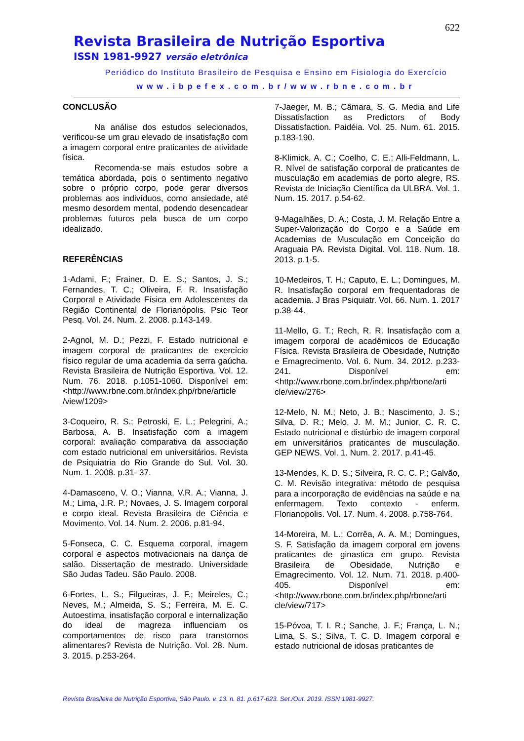622
Revista Brasileira de Nutrição Esportiva
ISSN 1981-9927 versão eletrônica
Periódico do Instituto Brasileiro de Pesquisa e Ensino em Fisiologia do Exercício
www.ibpefex.com.br/www.rbne.com.br
CONCLUSÃO
Na análise dos estudos selecionados, verificou-se um grau elevado de insatisfação com a imagem corporal entre praticantes de atividade física.
Recomenda-se mais estudos sobre a temática abordada, pois o sentimento negativo sobre o próprio corpo, pode gerar diversos problemas aos indivíduos, como ansiedade, até mesmo desordem mental, podendo desencadear problemas futuros pela busca de um corpo idealizado.
REFERÊNCIAS
1-Adami, F.; Frainer, D. E. S.; Santos, J. S.; Fernandes, T. C.; Oliveira, F. R. Insatisfação Corporal e Atividade Física em Adolescentes da Região Continental de Florianópolis. Psic Teor Pesq. Vol. 24. Num. 2. 2008. p.143-149.
2-Agnol, M. D.; Pezzi, F. Estado nutricional e imagem corporal de praticantes de exercício físico regular de uma academia da serra gaúcha. Revista Brasileira de Nutrição Esportiva. Vol. 12. Num. 76. 2018. p.1051-1060. Disponível em: <http://www.rbne.com.br/index.php/rbne/article /view/1209>
3-Coqueiro, R. S.; Petroski, E. L.; Pelegrini, A.; Barbosa, A. B. Insatisfação com a imagem corporal: avaliação comparativa da associação com estado nutricional em universitários. Revista de Psiquiatria do Rio Grande do Sul. Vol. 30. Num. 1. 2008. p.31- 37.
4-Damasceno, V. O.; Vianna, V.R. A.; Vianna, J. M.; Lima, J.R. P.; Novaes, J. S. Imagem corporal e corpo ideal. Revista Brasileira de Ciência e Movimento. Vol. 14. Num. 2. 2006. p.81-94.
5-Fonseca, C. C. Esquema corporal, imagem corporal e aspectos motivacionais na dança de salão. Dissertação de mestrado. Universidade São Judas Tadeu. São Paulo. 2008.
6-Fortes, L. S.; Filgueiras, J. F.; Meireles, C.; Neves, M.; Almeida, S. S.; Ferreira, M. E. C. Autoestima, insatisfação corporal e internalização do ideal de magreza influenciam os comportamentos de risco para transtornos alimentares? Revista de Nutrição. Vol. 28. Num. 3. 2015. p.253-264.
7-Jaeger, M. B.; Câmara, S. G. Media and Life Dissatisfaction as Predictors of Body Dissatisfaction. Paidéia. Vol. 25. Num. 61. 2015. p.183-190.
8-Klimick, A. C.; Coelho, C. E.; Alli-Feldmann, L. R. Nível de satisfação corporal de praticantes de musculação em academias de porto alegre, RS. Revista de Iniciação Científica da ULBRA. Vol. 1. Num. 15. 2017. p.54-62.
9-Magalhães, D. A.; Costa, J. M. Relação Entre a Super-Valorização do Corpo e a Saúde em Academias de Musculação em Conceição do Araguaia PA. Revista Digital. Vol. 118. Num. 18. 2013. p.1-5.
10-Medeiros, T. H.; Caputo, E. L.; Domingues, M. R. Insatisfação corporal em frequentadoras de academia. J Bras Psiquiatr. Vol. 66. Num. 1. 2017 p.38-44.
11-Mello, G. T.; Rech, R. R. Insatisfação com a imagem corporal de acadêmicos de Educação Física. Revista Brasileira de Obesidade, Nutrição e Emagrecimento. Vol. 6. Num. 34. 2012. p.233-241. Disponível em: <http://www.rbone.com.br/index.php/rbone/arti cle/view/276>
12-Melo, N. M.; Neto, J. B.; Nascimento, J. S.; Silva, D. R.; Melo, J. M. M.; Junior, C. R. C. Estado nutricional e distúrbio de imagem corporal em universitários praticantes de musculação. GEP NEWS. Vol. 1. Num. 2. 2017. p.41-45.
13-Mendes, K. D. S.; Silveira, R. C. C. P.; Galvão, C. M. Revisão integrativa: método de pesquisa para a incorporação de evidências na saúde e na enfermagem. Texto contexto - enferm. Florianopolis. Vol. 17. Num. 4. 2008. p.758-764.
14-Moreira, M. L.; Corrêa, A. A. M.; Domingues, S. F. Satisfação da imagem corporal em jovens praticantes de ginastica em grupo. Revista Brasileira de Obesidade, Nutrição e Emagrecimento. Vol. 12. Num. 71. 2018. p.400-405. Disponível em: <http://www.rbone.com.br/index.php/rbone/arti cle/view/717>
15-Póvoa, T. I. R.; Sanche, J. F.; França, L. N.; Lima, S. S.; Silva, T. C. D. Imagem corporal e estado nutricional de idosas praticantes de
Revista Brasileira de Nutrição Esportiva, São Paulo. v. 13. n. 81. p.617-623. Set./Out. 2019. ISSN 1981-9927.